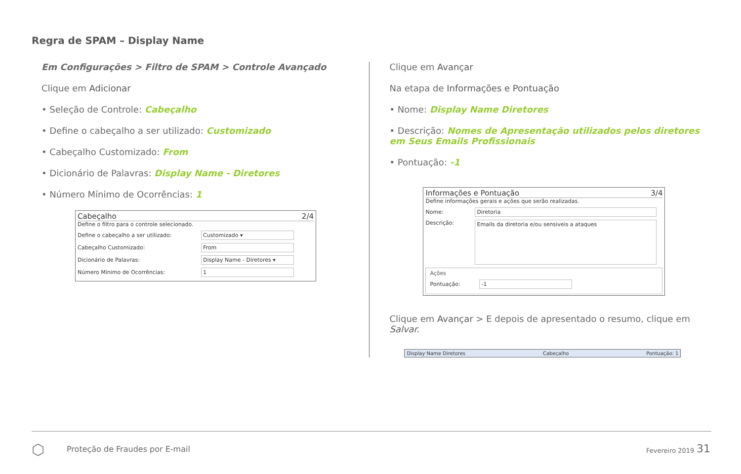Regra de SPAM – Display Name
Em Configurações > Filtro de SPAM > Controle Avançado
Clique em Adicionar
• Seleção de Controle: Cabeçalho
• Define o cabeçalho a ser utilizado: Customizado
• Cabeçalho Customizado: From
• Dicionário de Palavras: Display Name - Diretores
• Número Mínimo de Ocorrências: 1
Cabeçalho 2/4
Define o filtro para o controle selecionado.
Define o cabeçalho a ser utilizado: Customizado ▾
Cabeçalho Customizado: From
Dicionário de Palavras: Display Name - Diretores ▾
Número Mínimo de Ocorrências: 1
Clique em Avançar
Na etapa de Informações e Pontuação
• Nome: Display Name Diretores
• Descrição: Nomes de Apresentação utilizados pelos diretores em Seus Emails Profissionais
• Pontuação: -1
Informações e Pontuação 3/4
Define informações gerais e ações que serão realizadas.
Nome: Diretoria
Descrição:
Emails da diretoria e/ou sensiveis a ataques
Ações
Pontuação: -1
Clique em Avançar > E depois de apresentado o resumo, clique em Salvar.
Display Name Diretores Cabeçalho Pontuação: 1
⬡ Proteção de Fraudes por E-mail Fevereiro 2019 31